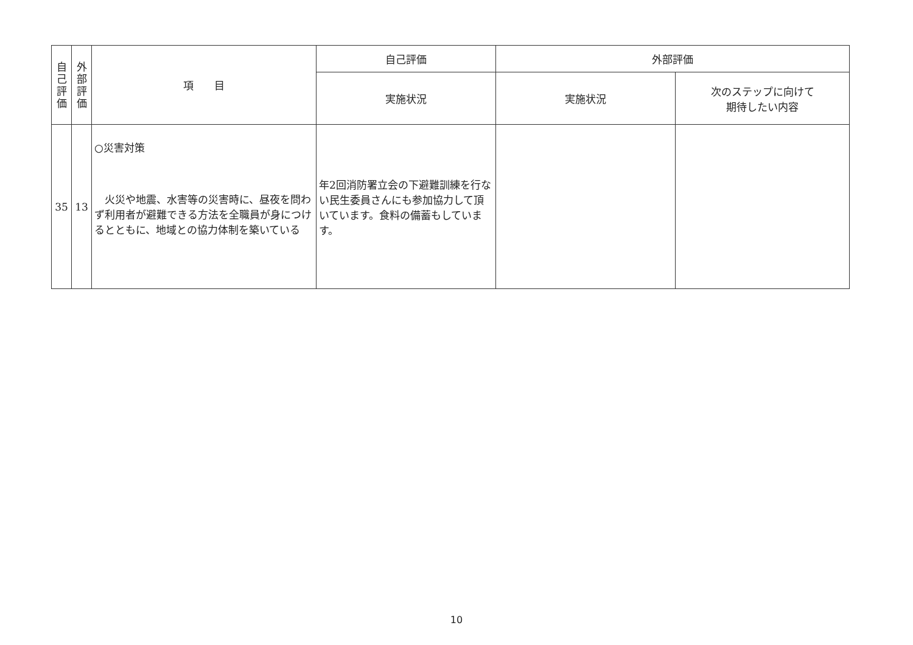| 自 己 評 価 | 外 部 評 価 | 項 目 | 自己評価 | 外部評価 | |
| --- | --- | --- | --- | --- | --- |
| | | | 実施状況 | 実施状況 | 次のステップに向けて 期待したい内容 |
| 35 | 13 | ○災害対策 火災や地震、水害等の災害時に、昼夜を問わず利用者が避難できる方法を全職員が身につけるとともに、地域との協力体制を築いている | 年2回消防署立会の下避難訓練を行ない民生委員さんにも参加協力して頂いています。食料の備蓄もしています。 | | |
10